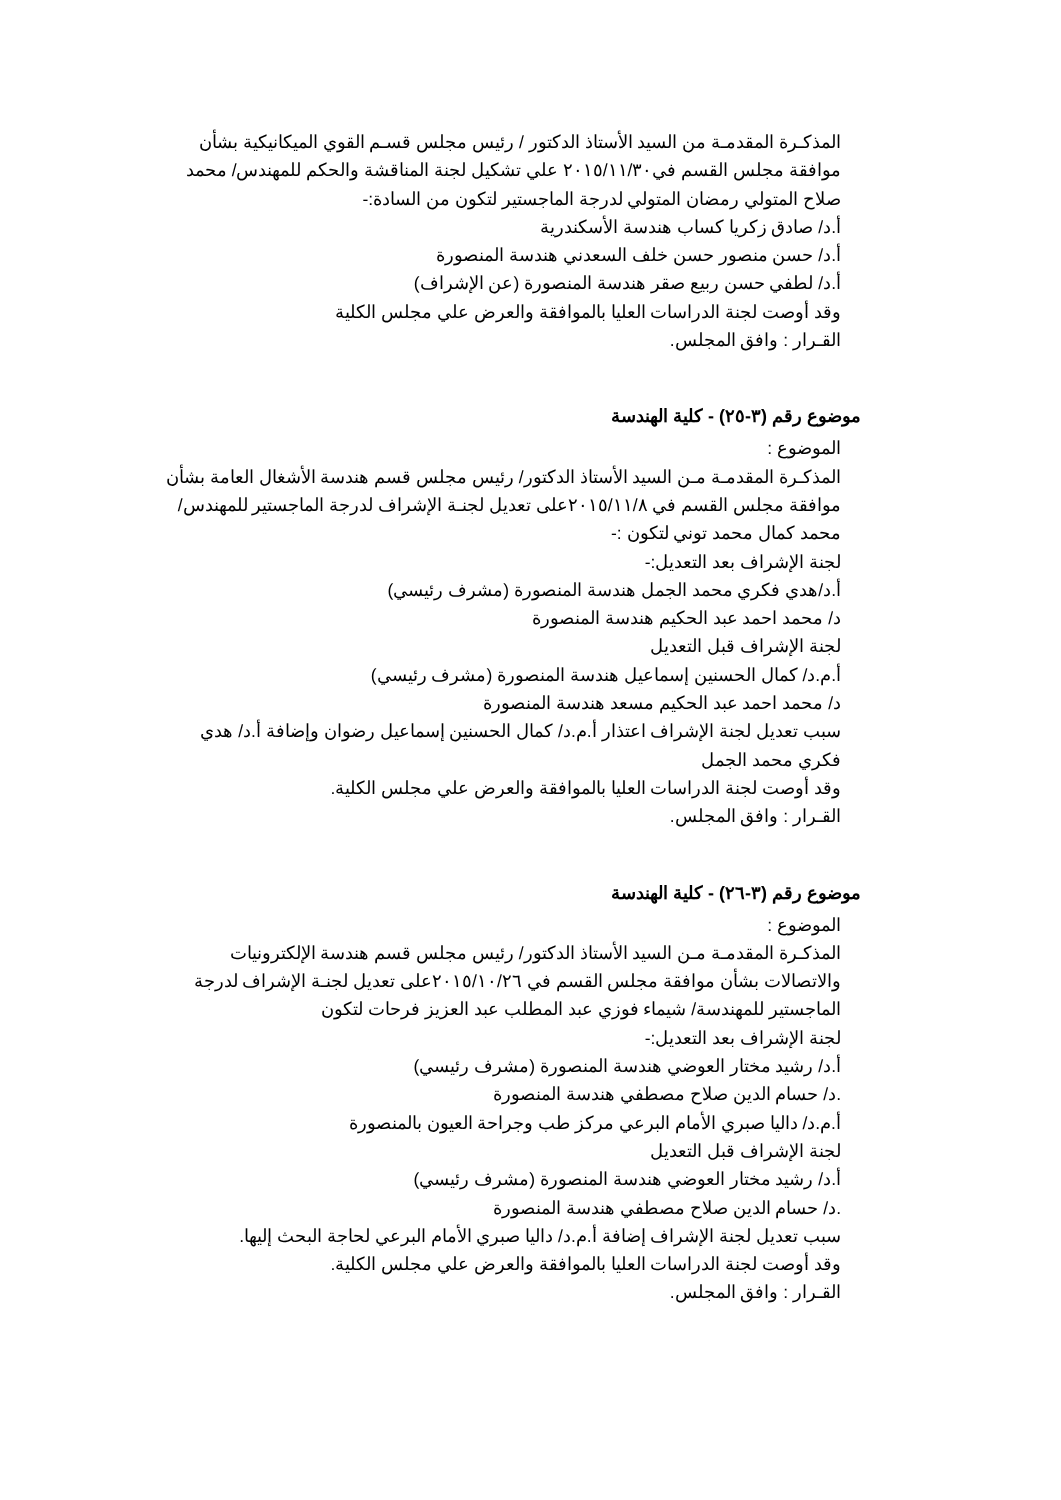المذكـرة المقدمـة من السيد الأستاذ الدكتور / رئيس مجلس قسـم القوي الميكانيكية بشأن موافقة مجلس القسم في٢٠١٥/١١/٣٠ علي تشكيل لجنة المناقشة والحكم للمهندس/ محمد صلاح المتولي رمضان المتولي لدرجة الماجستير لتكون من السادة:-
أ.د/ صادق زكريا كساب هندسة الأسكندرية
أ.د/ حسن منصور حسن خلف السعدني هندسة المنصورة
أ.د/ لطفي حسن ربيع صقر هندسة المنصورة (عن الإشراف)
وقد أوصت لجنة الدراسات العليا بالموافقة والعرض علي مجلس الكلية
القـرار : وافق المجلس.
موضوع رقم (٣-٢٥) - كلية الهندسة
الموضوع :
المذكـرة المقدمـة مـن السيد الأستاذ الدكتور/ رئيس مجلس قسم هندسة الأشغال العامة بشأن موافقة مجلس القسم في ٢٠١٥/١١/٨على تعديل لجنـة الإشراف لدرجة الماجستير للمهندس/ محمد كمال محمد توني لتكون :-
لجنة الإشراف بعد التعديل:-
أ.د/هدي فكري محمد الجمل هندسة المنصورة (مشرف رئيسي)
د/ محمد احمد عبد الحكيم هندسة المنصورة
لجنة الإشراف قبل التعديل
أ.م.د/ كمال الحسنين إسماعيل هندسة المنصورة (مشرف رئيسي)
د/ محمد احمد عبد الحكيم مسعد هندسة المنصورة
سبب تعديل لجنة الإشراف اعتذار أ.م.د/ كمال الحسنين إسماعيل رضوان وإضافة أ.د/ هدي فكري محمد الجمل
وقد أوصت لجنة الدراسات العليا بالموافقة والعرض علي مجلس الكلية.
القـرار : وافق المجلس.
موضوع رقم (٣-٢٦) - كلية الهندسة
الموضوع :
المذكـرة المقدمـة مـن السيد الأستاذ الدكتور/ رئيس مجلس قسم هندسة الإلكترونيات والاتصالات بشأن موافقة مجلس القسم في ٢٠١٥/١٠/٢٦على تعديل لجنـة الإشراف لدرجة الماجستير للمهندسة/ شيماء فوزي عبد المطلب عبد العزيز فرحات لتكون
لجنة الإشراف بعد التعديل:-
أ.د/ رشيد مختار العوضي هندسة المنصورة (مشرف رئيسي)
.د/ حسام الدين صلاح مصطفي هندسة المنصورة
أ.م.د/ داليا صبري الأمام البرعي مركز طب وجراحة العيون بالمنصورة
لجنة الإشراف قبل التعديل
أ.د/ رشيد مختار العوضي هندسة المنصورة (مشرف رئيسي)
.د/ حسام الدين صلاح مصطفي هندسة المنصورة
سبب تعديل لجنة الإشراف إضافة أ.م.د/ داليا صبري الأمام البرعي لحاجة البحث إليها.
وقد أوصت لجنة الدراسات العليا بالموافقة والعرض علي مجلس الكلية.
القـرار : وافق المجلس.